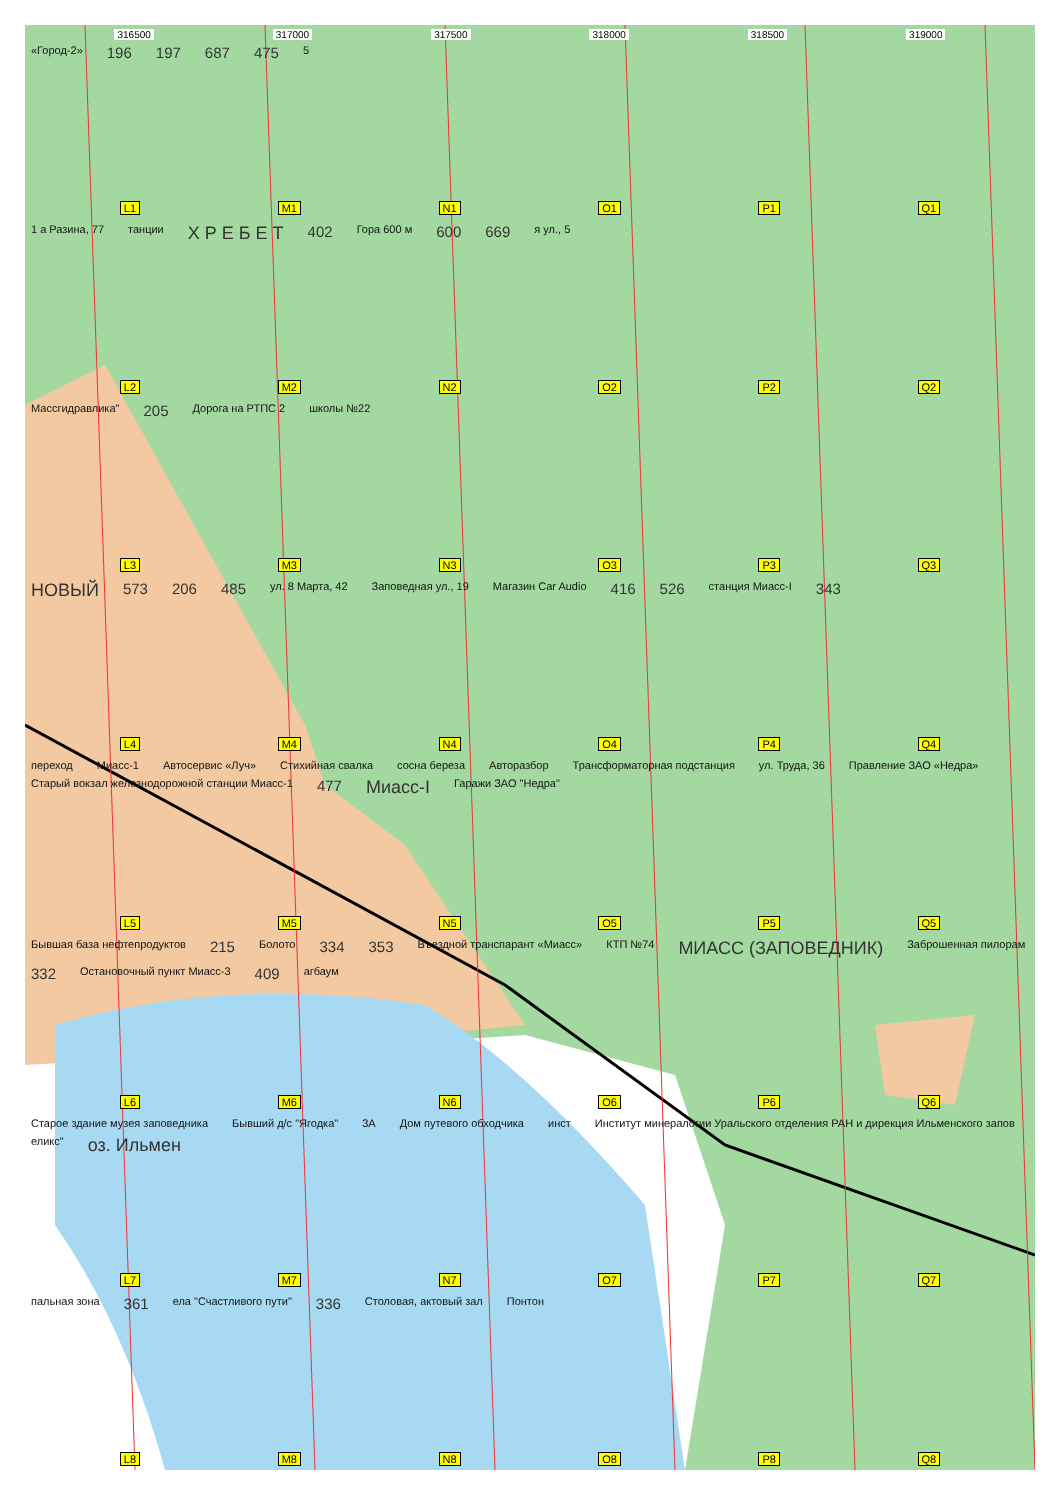316500 317000 317500 318000 318500 319000
«Город-2» 196 197 687 475 5
L1 M1 N1 O1 P1 Q1
1 а Разина, 77 танции Х Р Е Б Е Т 402 Гора 600 м 600 669 я ул., 5
L2 M2 N2 O2 P2 Q2
Массгидравлика" 205 Дорога на РТПС 2 школы №22
L3 M3 N3 O3 P3 Q3
НОВЫЙ 573 206 485 ул. 8 Марта, 42 Заповедная ул., 19 Магазин Car Audio 416 526 станция Миасс-I 343
L4 M4 N4 O4 P4 Q4
переход Миасс-1 Автосервис «Луч» Стихийная свалка сосна береза Авторазбор Трансформаторная подстанция ул. Труда, 36 Правление ЗАО «Недра» Старый вокзал железнодорожной станции Миасс-1 477 Миасс-I Гаражи ЗАО "Недра"
L5 M5 N5 O5 P5 Q5
Бывшая база нефтепродуктов 215 Болото 334 353 Въездной транспарант «Миасс» КТП №74 МИАСС (ЗАПОВЕДНИК) Заброшенная пилорам 332 Остановочный пункт Миасс-3 409 агбаум
L6 M6 N6 O6 P6 Q6
Старое здание музея заповедника Бывший д/с "Ягодка" 3А Дом путевого обходчика инст Институт минералогии Уральского отделения РАН и дирекция Ильменского запов еликс" оз. Ильмен
L7 M7 N7 O7 P7 Q7
пальная зона 361 ела "Счастливого пути" 336 Столовая, актовый зал Понтон
L8 M8 N8 O8 P8 Q8